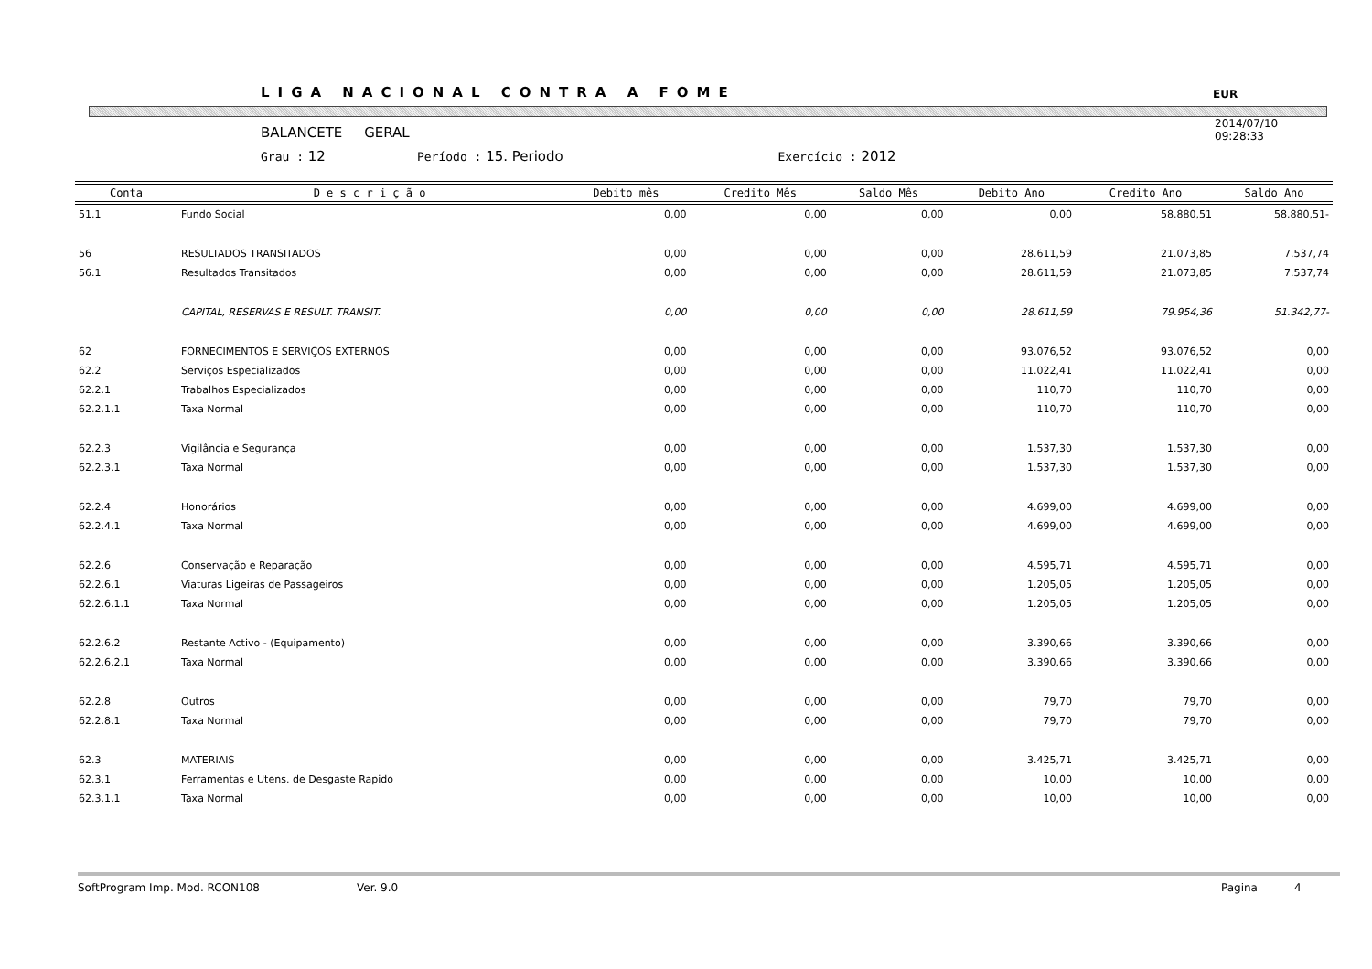LIGA NACIONAL CONTRA A FOME
EUR
BALANCETE GERAL
Grau : 12 Período : 15. Periodo Exercício : 2012
2014/07/10
09:28:33
| Conta | D e s c r i ç ã o | Debito mês | Credito Mês | Saldo Mês | Debito Ano | Credito Ano | Saldo Ano |
| --- | --- | --- | --- | --- | --- | --- | --- |
| 51.1 | Fundo Social | 0,00 | 0,00 | 0,00 | 0,00 | 58.880,51 | 58.880,51- |
| 56 | RESULTADOS TRANSITADOS | 0,00 | 0,00 | 0,00 | 28.611,59 | 21.073,85 | 7.537,74 |
| 56.1 | Resultados Transitados | 0,00 | 0,00 | 0,00 | 28.611,59 | 21.073,85 | 7.537,74 |
| | CAPITAL, RESERVAS E RESULT. TRANSIT. | 0,00 | 0,00 | 0,00 | 28.611,59 | 79.954,36 | 51.342,77- |
| 62 | FORNECIMENTOS E SERVIÇOS EXTERNOS | 0,00 | 0,00 | 0,00 | 93.076,52 | 93.076,52 | 0,00 |
| 62.2 | Serviços Especializados | 0,00 | 0,00 | 0,00 | 11.022,41 | 11.022,41 | 0,00 |
| 62.2.1 | Trabalhos Especializados | 0,00 | 0,00 | 0,00 | 110,70 | 110,70 | 0,00 |
| 62.2.1.1 | Taxa Normal | 0,00 | 0,00 | 0,00 | 110,70 | 110,70 | 0,00 |
| 62.2.3 | Vigilância e Segurança | 0,00 | 0,00 | 0,00 | 1.537,30 | 1.537,30 | 0,00 |
| 62.2.3.1 | Taxa Normal | 0,00 | 0,00 | 0,00 | 1.537,30 | 1.537,30 | 0,00 |
| 62.2.4 | Honorários | 0,00 | 0,00 | 0,00 | 4.699,00 | 4.699,00 | 0,00 |
| 62.2.4.1 | Taxa Normal | 0,00 | 0,00 | 0,00 | 4.699,00 | 4.699,00 | 0,00 |
| 62.2.6 | Conservação e Reparação | 0,00 | 0,00 | 0,00 | 4.595,71 | 4.595,71 | 0,00 |
| 62.2.6.1 | Viaturas Ligeiras de Passageiros | 0,00 | 0,00 | 0,00 | 1.205,05 | 1.205,05 | 0,00 |
| 62.2.6.1.1 | Taxa Normal | 0,00 | 0,00 | 0,00 | 1.205,05 | 1.205,05 | 0,00 |
| 62.2.6.2 | Restante Activo - (Equipamento) | 0,00 | 0,00 | 0,00 | 3.390,66 | 3.390,66 | 0,00 |
| 62.2.6.2.1 | Taxa Normal | 0,00 | 0,00 | 0,00 | 3.390,66 | 3.390,66 | 0,00 |
| 62.2.8 | Outros | 0,00 | 0,00 | 0,00 | 79,70 | 79,70 | 0,00 |
| 62.2.8.1 | Taxa Normal | 0,00 | 0,00 | 0,00 | 79,70 | 79,70 | 0,00 |
| 62.3 | MATERIAIS | 0,00 | 0,00 | 0,00 | 3.425,71 | 3.425,71 | 0,00 |
| 62.3.1 | Ferramentas e Utens. de Desgaste Rapido | 0,00 | 0,00 | 0,00 | 10,00 | 10,00 | 0,00 |
| 62.3.1.1 | Taxa Normal | 0,00 | 0,00 | 0,00 | 10,00 | 10,00 | 0,00 |
SoftProgram Imp. Mod. RCON108 Ver. 9.0 Pagina 4